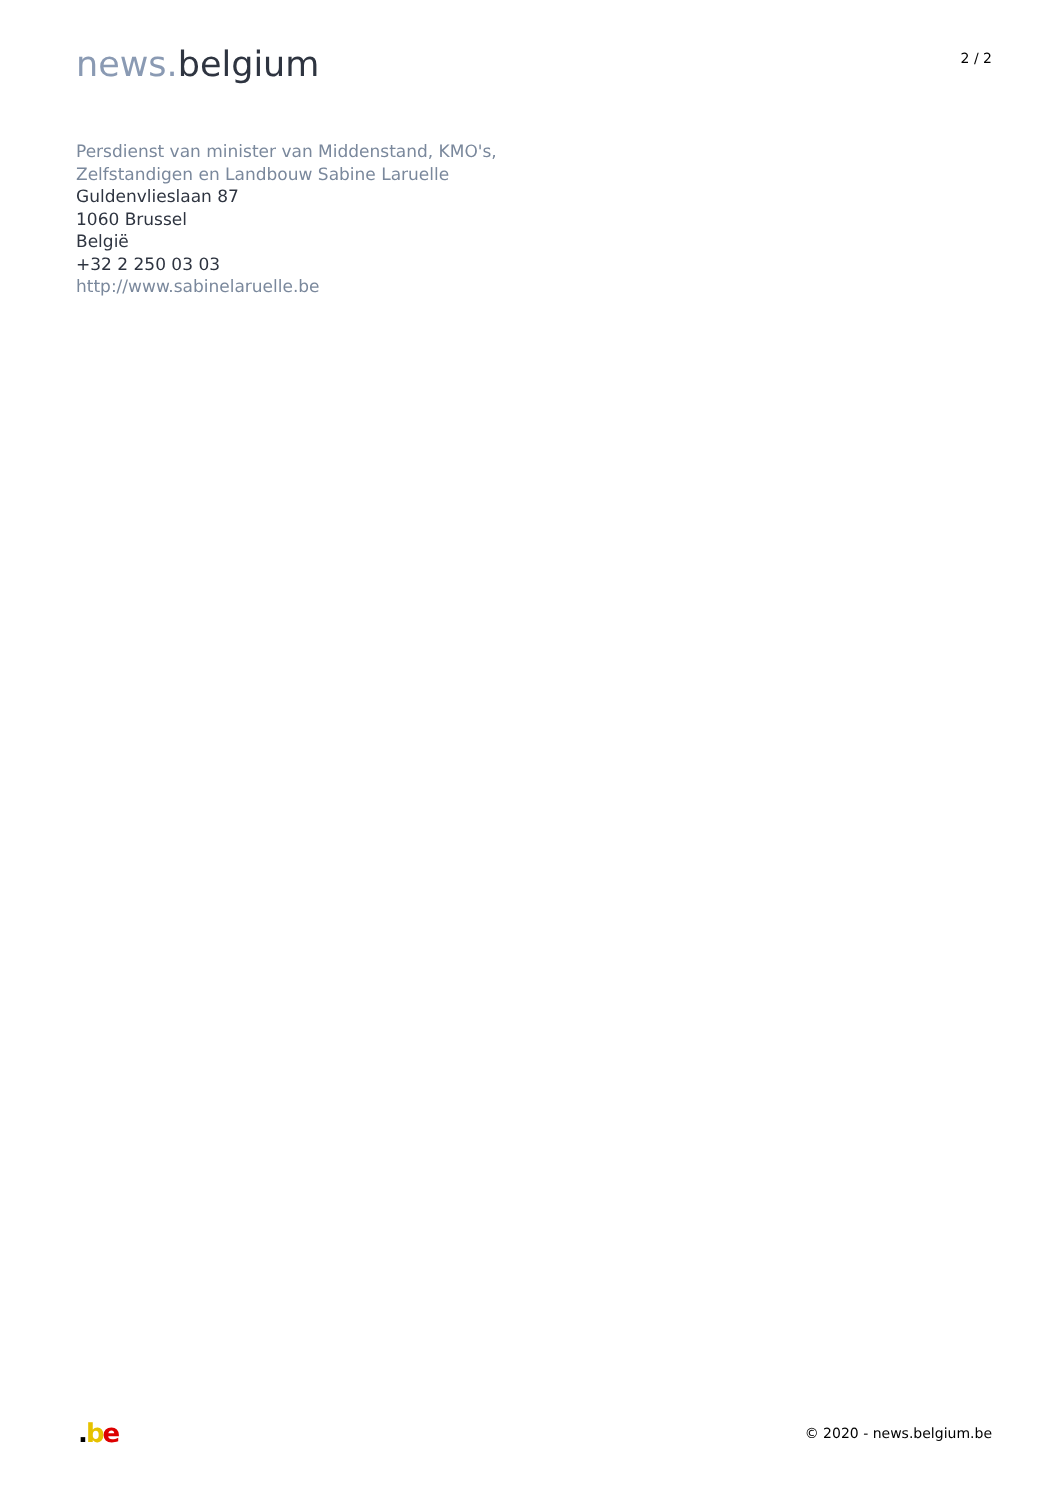news. belgium
2 / 2
Persdienst van minister van Middenstand, KMO's,
Zelfstandigen en Landbouw Sabine Laruelle
Guldenvlieslaan 87
1060 Brussel
België
+32 2 250 03 03
http://www.sabinelaruelle.be
.be
© 2020 - news.belgium.be